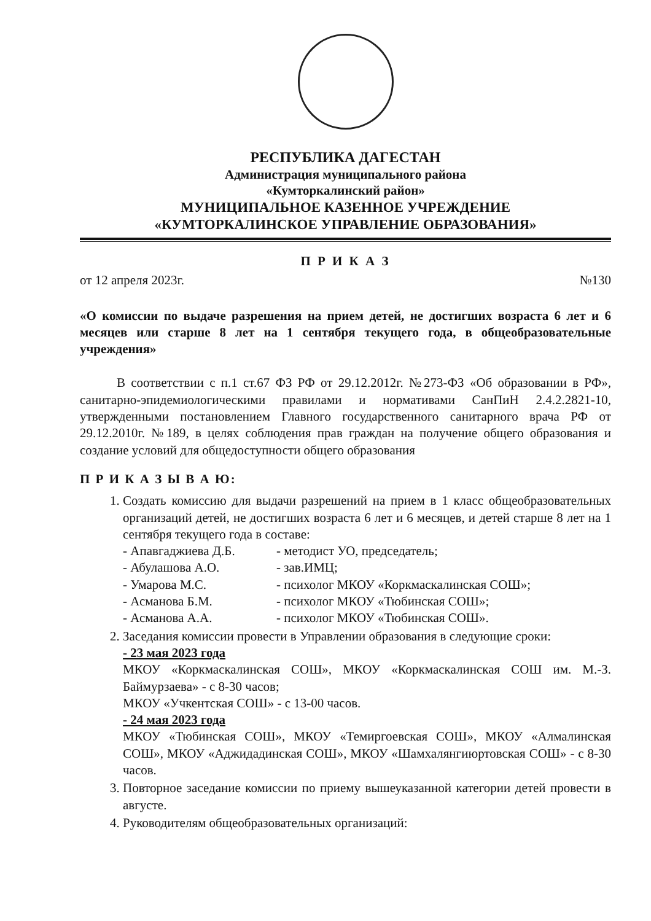РЕСПУБЛИКА ДАГЕСТАН
Администрация муниципального района
«Кумторкалинский район»
МУНИЦИПАЛЬНОЕ КАЗЕННОЕ УЧРЕЖДЕНИЕ
«КУМТОРКАЛИНСКОЕ УПРАВЛЕНИЕ ОБРАЗОВАНИЯ»
П Р И К А З
от 12 апреля 2023г. №130
«О комиссии по выдаче разрешения на прием детей, не достигших возраста 6 лет и 6 месяцев или старше 8 лет на 1 сентября текущего года, в общеобразовательные учреждения»
В соответствии с п.1 ст.67 ФЗ РФ от 29.12.2012г. №273-ФЗ «Об образовании в РФ», санитарно-эпидемиологическими правилами и нормативами СанПиН 2.4.2.2821-10, утвержденными постановлением Главного государственного санитарного врача РФ от 29.12.2010г. №189, в целях соблюдения прав граждан на получение общего образования и создание условий для общедоступности общего образования
П Р И К А З Ы В А Ю:
1. Создать комиссию для выдачи разрешений на прием в 1 класс общеобразовательных организаций детей, не достигших возраста 6 лет и 6 месяцев, и детей старше 8 лет на 1 сентября текущего года в составе:
- Апавгаджиева Д.Б. - методист УО, председатель;
- Абулашова А.О. - зав.ИМЦ;
- Умарова М.С. - психолог МКОУ «Коркмаскалинская СОШ»;
- Асманова Б.М. - психолог МКОУ «Тюбинская СОШ»;
- Асманова А.А. - психолог МКОУ «Тюбинская СОШ».
2. Заседания комиссии провести в Управлении образования в следующие сроки:
- 23 мая 2023 года
МКОУ «Коркмаскалинская СОШ», МКОУ «Коркмаскалинская СОШ им. М.-З. Баймурзаева» - с 8-30 часов;
МКОУ «Учкентская СОШ» - с 13-00 часов.
- 24 мая 2023 года
МКОУ «Тюбинская СОШ», МКОУ «Темиргоевская СОШ», МКОУ «Алмалинская СОШ», МКОУ «Аджидадинская СОШ», МКОУ «Шамхалянгиюртовская СОШ» - с 8-30 часов.
3. Повторное заседание комиссии по приему вышеуказанной категории детей провести в августе.
4. Руководителям общеобразовательных организаций: